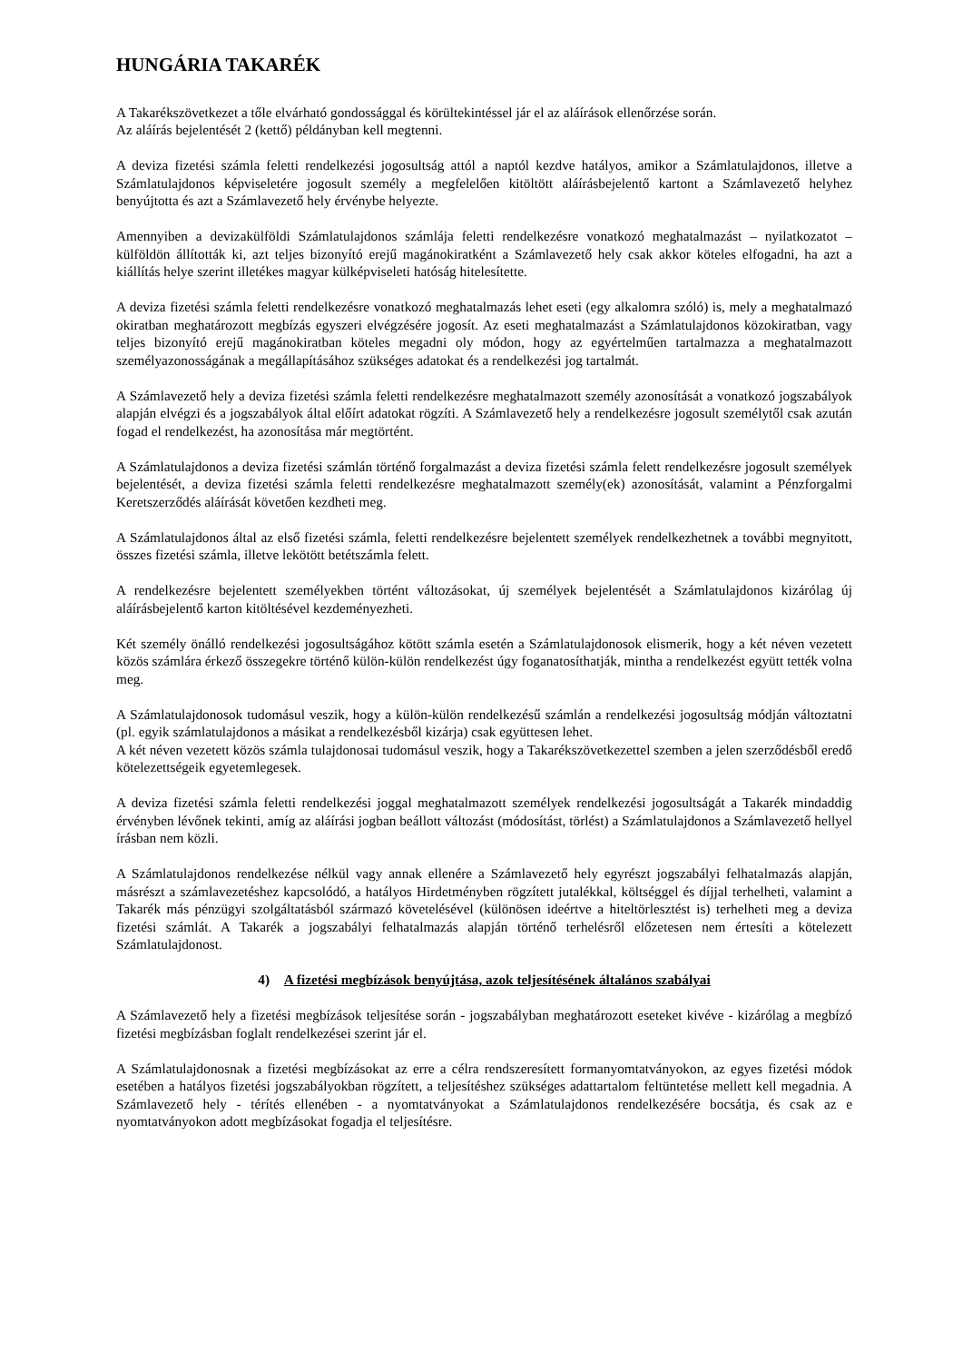HUNGÁRIA TAKARÉK
A Takarékszövetkezet a tőle elvárható gondossággal és körültekintéssel jár el az aláírások ellenőrzése során.
Az aláírás bejelentését 2 (kettő) példányban kell megtenni.
A deviza fizetési számla feletti rendelkezési jogosultság attól a naptól kezdve hatályos, amikor a Számlatulajdonos, illetve a Számlatulajdonos képviseletére jogosult személy a megfelelően kitöltött aláírásbejelentő kartont a Számlavezető helyhez benyújtotta és azt a Számlavezető hely érvénybe helyezte.
Amennyiben a devizakülföldi Számlatulajdonos számlája feletti rendelkezésre vonatkozó meghatalmazást – nyilatkozatot – külföldön állították ki, azt teljes bizonyító erejű magánokiratként a Számlavezető hely csak akkor köteles elfogadni, ha azt a kiállítás helye szerint illetékes magyar külképviseleti hatóság hitelesítette.
A deviza fizetési számla feletti rendelkezésre vonatkozó meghatalmazás lehet eseti (egy alkalomra szóló) is, mely a meghatalmazó okiratban meghatározott megbízás egyszeri elvégzésére jogosít. Az eseti meghatalmazást a Számlatulajdonos közokiratban, vagy teljes bizonyító erejű magánokiratban köteles megadni oly módon, hogy az egyértelműen tartalmazza a meghatalmazott személyazonosságának a megállapításához szükséges adatokat és a rendelkezési jog tartalmát.
A Számlavezető hely a deviza fizetési számla feletti rendelkezésre meghatalmazott személy azonosítását a vonatkozó jogszabályok alapján elvégzi és a jogszabályok által előírt adatokat rögzíti. A Számlavezető hely a rendelkezésre jogosult személytől csak azután fogad el rendelkezést, ha azonosítása már megtörtént.
A Számlatulajdonos a deviza fizetési számlán történő forgalmazást a deviza fizetési számla felett rendelkezésre jogosult személyek bejelentését, a deviza fizetési számla feletti rendelkezésre meghatalmazott személy(ek) azonosítását, valamint a Pénzforgalmi Keretszerződés aláírását követően kezdheti meg.
A Számlatulajdonos által az első fizetési számla, feletti rendelkezésre bejelentett személyek rendelkezhetnek a további megnyitott, összes fizetési számla, illetve lekötött betétszámla felett.
A rendelkezésre bejelentett személyekben történt változásokat, új személyek bejelentését a Számlatulajdonos kizárólag új aláírásbejelentő karton kitöltésével kezdeményezheti.
Két személy önálló rendelkezési jogosultságához kötött számla esetén a Számlatulajdonosok elismerik, hogy a két néven vezetett közös számlára érkező összegekre történő külön-külön rendelkezést úgy foganatosíthatják, mintha a rendelkezést együtt tették volna meg.
A Számlatulajdonosok tudomásul veszik, hogy a külön-külön rendelkezésű számlán a rendelkezési jogosultság módján változtatni (pl. egyik számlatulajdonos a másikat a rendelkezésből kizárja) csak együttesen lehet.
A két néven vezetett közös számla tulajdonosai tudomásul veszik, hogy a Takarékszövetkezettel szemben a jelen szerződésből eredő kötelezettségeik egyetemlegesek.
A deviza fizetési számla feletti rendelkezési joggal meghatalmazott személyek rendelkezési jogosultságát a Takarék mindaddig érvényben lévőnek tekinti, amíg az aláírási jogban beállott változást (módosítást, törlést) a Számlatulajdonos a Számlavezető hellyel írásban nem közli.
A Számlatulajdonos rendelkezése nélkül vagy annak ellenére a Számlavezető hely egyrészt jogszabályi felhatalmazás alapján, másrészt a számlavezetéshez kapcsolódó, a hatályos Hirdetményben rögzített jutalékkal, költséggel és díjjal terhelheti, valamint a Takarék más pénzügyi szolgáltatásból származó követelésével (különösen ideértve a hiteltörlesztést is) terhelheti meg a deviza fizetési számlát. A Takarék a jogszabályi felhatalmazás alapján történő terhelésről előzetesen nem értesíti a kötelezett Számlatulajdonost.
4) A fizetési megbízások benyújtása, azok teljesítésének általános szabályai
A Számlavezető hely a fizetési megbízások teljesítése során - jogszabályban meghatározott eseteket kivéve - kizárólag a megbízó fizetési megbízásban foglalt rendelkezései szerint jár el.
A Számlatulajdonosnak a fizetési megbízásokat az erre a célra rendszeresített formanyomtatványokon, az egyes fizetési módok esetében a hatályos fizetési jogszabályokban rögzített, a teljesítéshez szükséges adattartalom feltüntetése mellett kell megadnia. A Számlavezető hely - térítés ellenében - a nyomtatványokat a Számlatulajdonos rendelkezésére bocsátja, és csak az e nyomtatványokon adott megbízásokat fogadja el teljesítésre.